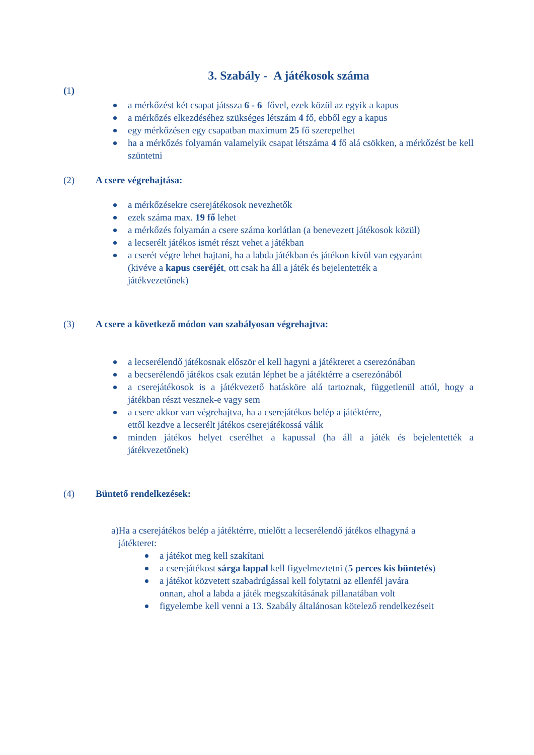3. Szabály - A játékosok száma
(1)
a mérkőzést két csapat játssza 6 - 6 fővel, ezek közül az egyik a kapus
a mérkőzés elkezdéséhez szükséges létszám 4 fő, ebből egy a kapus
egy mérkőzésen egy csapatban maximum 25 fő szerepelhet
ha a mérkőzés folyamán valamelyik csapat létszáma 4 fő alá csökken, a mérkőzést be kell szüntetni
(2) A csere végrehajtása:
a mérkőzésekre cserejátékosok nevezhetők
ezek száma max. 19 fő lehet
a mérkőzés folyamán a csere száma korlátlan (a benevezett játékosok közül)
a lecserélt játékos ismét részt vehet a játékban
a cserét végre lehet hajtani, ha a labda játékban és játékon kívül van egyaránt
(kivéve a kapus cseréjét, ott csak ha áll a játék és bejelentették a
játékvezetőnek)
(3) A csere a következő módon van szabályosan végrehajtva:
a lecserélendő játékosnak először el kell hagyni a játékteret a cserezónában
a becserélendő játékos csak ezután léphet be a játéktérre a cserezónából
a cserejátékosok is a játékvezető hatásköre alá tartoznak, függetlenül attól, hogy a játékban részt vesznek-e vagy sem
a csere akkor van végrehajtva, ha a cserejátékos belép a játéktérre,
ettől kezdve a lecserélt játékos cserejátékossá válik
minden játékos helyet cserélhet a kapussal (ha áll a játék és bejelentették a játékvezetőnek)
(4) Büntető rendelkezések:
a)Ha a cserejátékos belép a játéktérre, mielőtt a lecserélendő játékos elhagyná a
játékteret:
a játékot meg kell szakítani
a cserejátékost sárga lappal kell figyelmeztetni (5 perces kis büntetés)
a játékot közvetett szabadrúgással kell folytatni az ellenfél javára
onnan, ahol a labda a játék megszakításának pillanatában volt
figyelembe kell venni a 13. Szabály általánosan kötelező rendelkezéseit